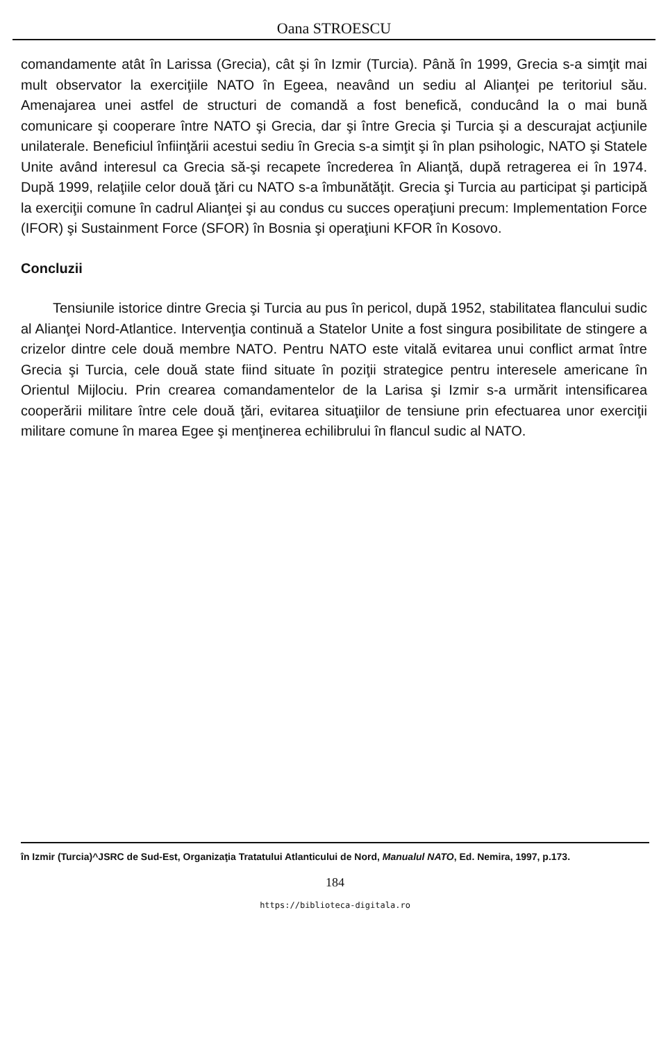Oana STROESCU
comandamente atât în Larissa (Grecia), cât şi în Izmir (Turcia). Până în 1999, Grecia s-a simţit mai mult observator la exerciţiile NATO în Egeea, neavând un sediu al Alianţei pe teritoriul său. Amenajarea unei astfel de structuri de comandă a fost benefică, conducând la o mai bună comunicare şi cooperare între NATO şi Grecia, dar şi între Grecia şi Turcia şi a descurajat acţiunile unilaterale. Beneficiul înfiinţării acestui sediu în Grecia s-a simţit şi în plan psihologic, NATO şi Statele Unite având interesul ca Grecia să-şi recapete încrederea în Alianţă, după retragerea ei în 1974. După 1999, relaţiile celor două ţări cu NATO s-a îmbunătăţit. Grecia şi Turcia au participat şi participă la exerciţii comune în cadrul Alianţei şi au condus cu succes operaţiuni precum: Implementation Force (IFOR) şi Sustainment Force (SFOR) în Bosnia şi operaţiuni KFOR în Kosovo.
Concluzii
Tensiunile istorice dintre Grecia şi Turcia au pus în pericol, după 1952, stabilitatea flancului sudic al Alianţei Nord-Atlantice. Intervenţia continuă a Statelor Unite a fost singura posibilitate de stingere a crizelor dintre cele două membre NATO. Pentru NATO este vitală evitarea unui conflict armat între Grecia şi Turcia, cele două state fiind situate în poziţii strategice pentru interesele americane în Orientul Mijlociu. Prin crearea comandamentelor de la Larisa şi Izmir s-a urmărit intensificarea cooperării militare între cele două ţări, evitarea situaţiilor de tensiune prin efectuarea unor exerciţii militare comune în marea Egee şi menţinerea echilibrului în flancul sudic al NATO.
în Izmir (Turcia)^JSRC de Sud-Est, Organizaţia Tratatului Atlanticului de Nord, Manualul NATO, Ed. Nemira, 1997, p.173.
184
https://biblioteca-digitala.ro